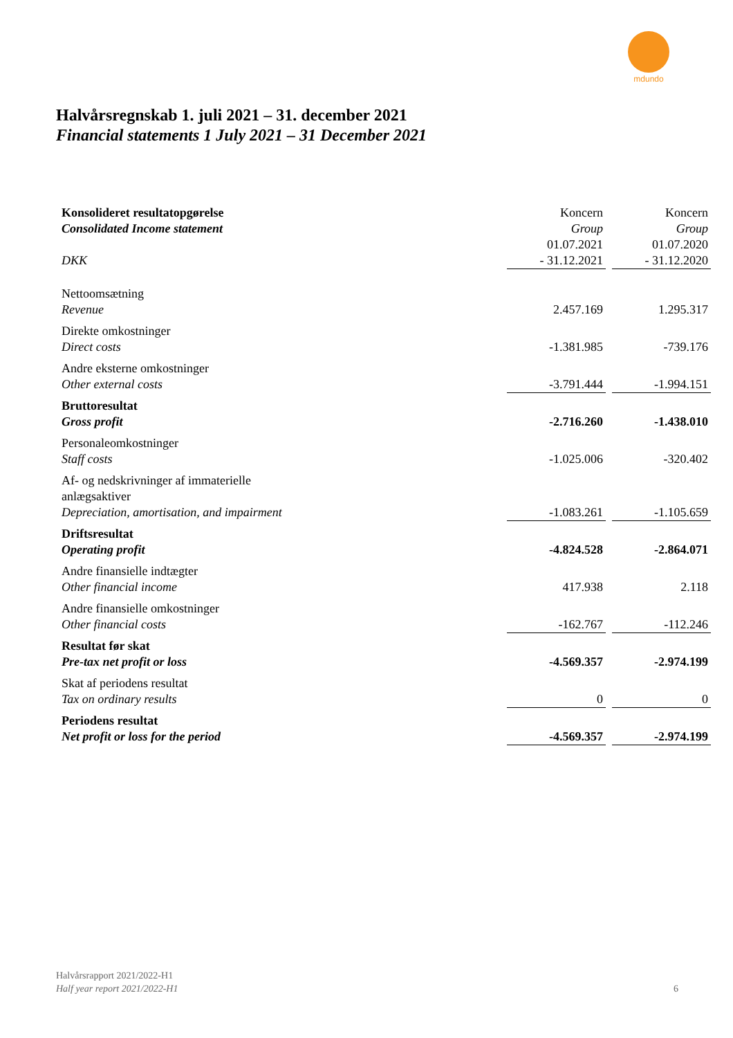mdundo
Halvårsregnskab 1. juli 2021 – 31. december 2021
Financial statements 1 July 2021 – 31 December 2021
| Konsolideret resultatopgørelse Consolidated Income statement DKK | Koncern Group 01.07.2021 - 31.12.2021 | | Koncern Group 01.07.2020 - 31.12.2020 |
| Nettoomsætning Revenue | 2.457.169 | | 1.295.317 |
| Direkte omkostninger Direct costs | -1.381.985 | | -739.176 |
| Andre eksterne omkostninger Other external costs | -3.791.444 | | -1.994.151 |
| Bruttoresultat Gross profit | -2.716.260 | | -1.438.010 |
| Personaleomkostninger Staff costs | -1.025.006 | | -320.402 |
| Af- og nedskrivninger af immaterielle anlægsaktiver Depreciation, amortisation, and impairment | -1.083.261 | | -1.105.659 |
| Driftsresultat Operating profit | -4.824.528 | | -2.864.071 |
| Andre finansielle indtægter Other financial income | 417.938 | | 2.118 |
| Andre finansielle omkostninger Other financial costs | -162.767 | | -112.246 |
| Resultat før skat Pre-tax net profit or loss | -4.569.357 | | -2.974.199 |
| Skat af periodens resultat Tax on ordinary results | 0 | | 0 |
| Periodens resultat Net profit or loss for the period | -4.569.357 | | -2.974.199 |
Halvårsrapport 2021/2022-H1
Half year report 2021/2022-H1
6